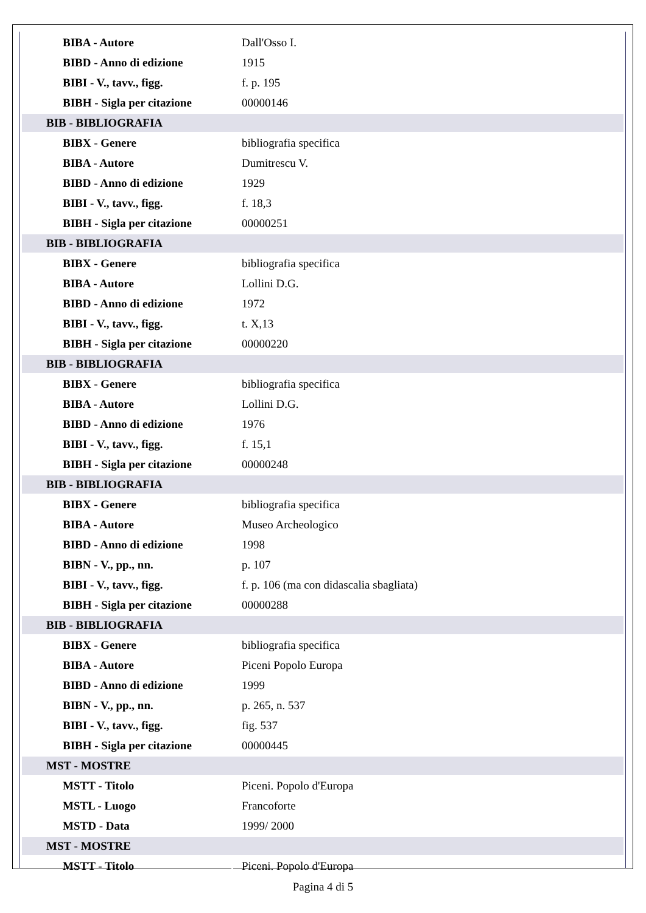| BIBA - Autore | Dall'Osso I. |
| BIBD - Anno di edizione | 1915 |
| BIBI - V., tavv., figg. | f. p. 195 |
| BIBH - Sigla per citazione | 00000146 |
| BIB - BIBLIOGRAFIA | |
| BIBX - Genere | bibliografia specifica |
| BIBA - Autore | Dumitrescu V. |
| BIBD - Anno di edizione | 1929 |
| BIBI - V., tavv., figg. | f. 18,3 |
| BIBH - Sigla per citazione | 00000251 |
| BIB - BIBLIOGRAFIA | |
| BIBX - Genere | bibliografia specifica |
| BIBA - Autore | Lollini D.G. |
| BIBD - Anno di edizione | 1972 |
| BIBI - V., tavv., figg. | t. X,13 |
| BIBH - Sigla per citazione | 00000220 |
| BIB - BIBLIOGRAFIA | |
| BIBX - Genere | bibliografia specifica |
| BIBA - Autore | Lollini D.G. |
| BIBD - Anno di edizione | 1976 |
| BIBI - V., tavv., figg. | f. 15,1 |
| BIBH - Sigla per citazione | 00000248 |
| BIB - BIBLIOGRAFIA | |
| BIBX - Genere | bibliografia specifica |
| BIBA - Autore | Museo Archeologico |
| BIBD - Anno di edizione | 1998 |
| BIBN - V., pp., nn. | p. 107 |
| BIBI - V., tavv., figg. | f. p. 106 (ma con didascalia sbagliata) |
| BIBH - Sigla per citazione | 00000288 |
| BIB - BIBLIOGRAFIA | |
| BIBX - Genere | bibliografia specifica |
| BIBA - Autore | Piceni Popolo Europa |
| BIBD - Anno di edizione | 1999 |
| BIBN - V., pp., nn. | p. 265, n. 537 |
| BIBI - V., tavv., figg. | fig. 537 |
| BIBH - Sigla per citazione | 00000445 |
| MST - MOSTRE | |
| MSTT - Titolo | Piceni. Popolo d'Europa |
| MSTL - Luogo | Francoforte |
| MSTD - Data | 1999/ 2000 |
| MST - MOSTRE | |
| MSTT - Titolo | Piceni. Popolo d'Europa |
Pagina 4 di 5